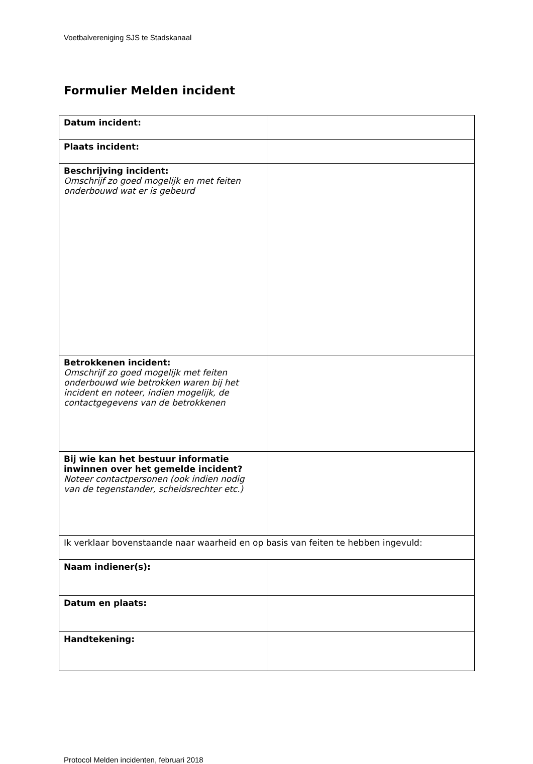Voetbalvereniging SJS te Stadskanaal
Formulier Melden incident
| Datum incident: | |
| Plaats incident: | |
| Beschrijving incident: Omschrijf zo goed mogelijk en met feiten onderbouwd wat er is gebeurd | |
| Betrokkenen incident: Omschrijf zo goed mogelijk met feiten onderbouwd wie betrokken waren bij het incident en noteer, indien mogelijk, de contactgegevens van de betrokkenen | |
| Bij wie kan het bestuur informatie inwinnen over het gemelde incident? Noteer contactpersonen (ook indien nodig van de tegenstander, scheidsrechter etc.) | |
| Ik verklaar bovenstaande naar waarheid en op basis van feiten te hebben ingevuld: | |
| Naam indiener(s): | |
| Datum en plaats: | |
| Handtekening: | |
Protocol Melden incidenten, februari 2018